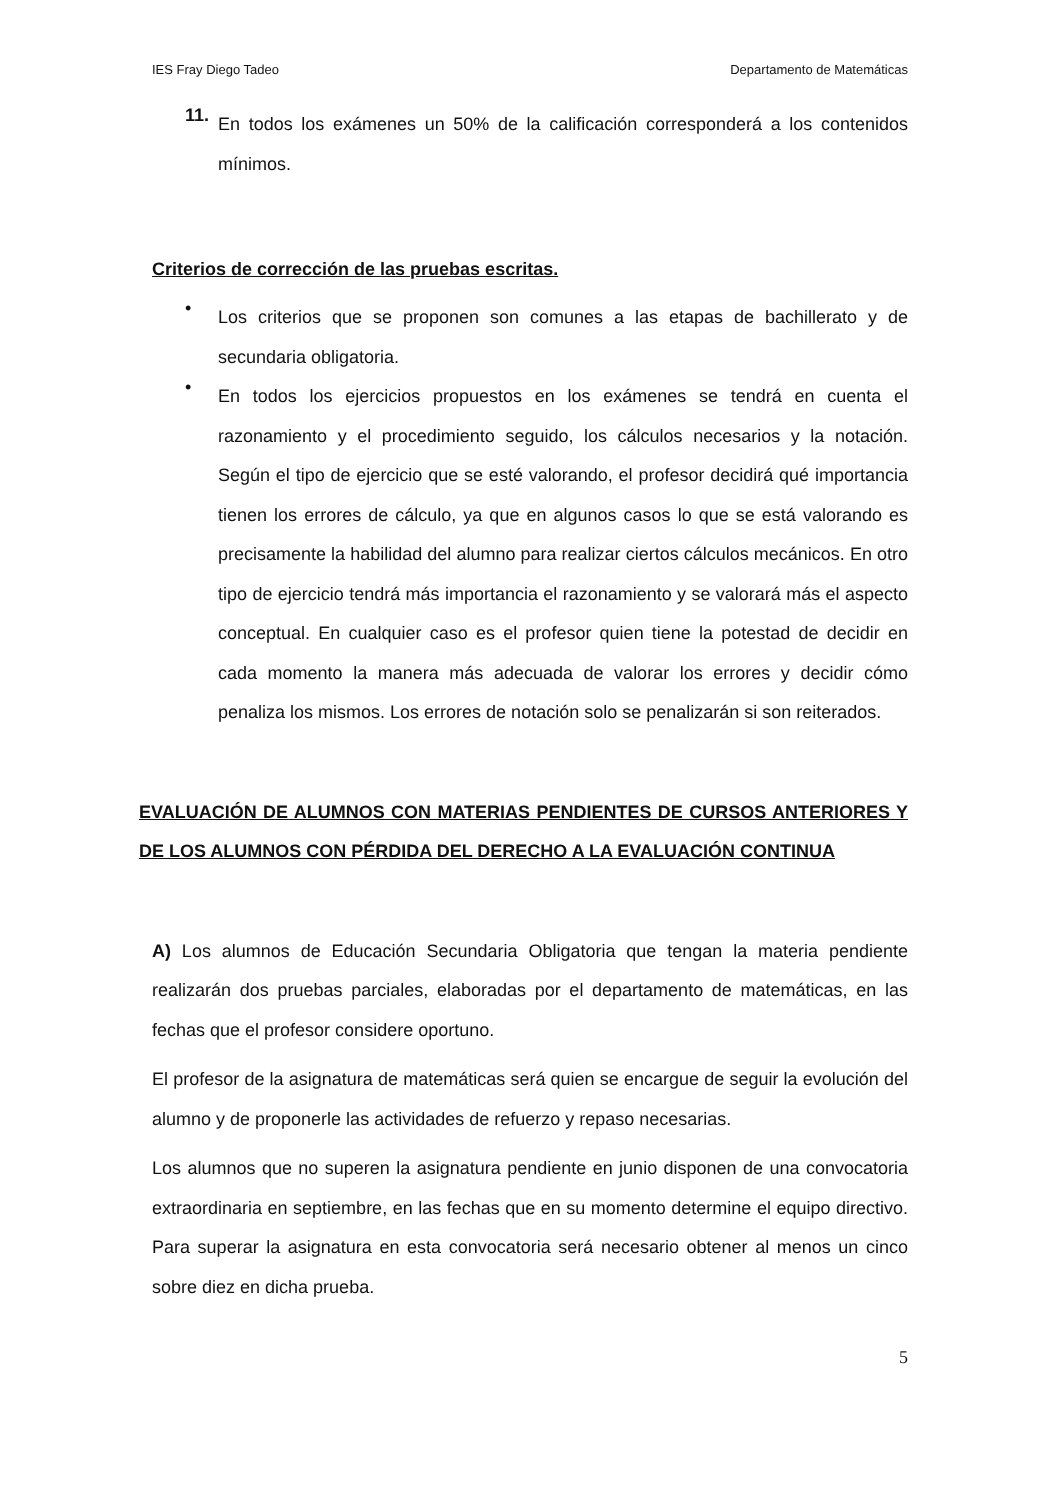IES Fray Diego Tadeo Departamento de Matemáticas
11.
En todos los exámenes un 50% de la calificación corresponderá a los contenidos mínimos.
Criterios de corrección de las pruebas escritas.
•
Los criterios que se proponen son comunes a las etapas de bachillerato y de secundaria obligatoria.
•
En todos los ejercicios propuestos en los exámenes se tendrá en cuenta el razonamiento y el procedimiento seguido, los cálculos necesarios y la notación. Según el tipo de ejercicio que se esté valorando, el profesor decidirá qué importancia tienen los errores de cálculo, ya que en algunos casos lo que se está valorando es precisamente la habilidad del alumno para realizar ciertos cálculos mecánicos. En otro tipo de ejercicio tendrá más importancia el razonamiento y se valorará más el aspecto conceptual. En cualquier caso es el profesor quien tiene la potestad de decidir en cada momento la manera más adecuada de valorar los errores y decidir cómo penaliza los mismos. Los errores de notación solo se penalizarán si son reiterados.
EVALUACIÓN DE ALUMNOS CON MATERIAS PENDIENTES DE CURSOS ANTERIORES Y DE LOS ALUMNOS CON PÉRDIDA DEL DERECHO A LA EVALUACIÓN CONTINUA
A) Los alumnos de Educación Secundaria Obligatoria que tengan la materia pendiente realizarán dos pruebas parciales, elaboradas por el departamento de matemáticas, en las fechas que el profesor considere oportuno.
El profesor de la asignatura de matemáticas será quien se encargue de seguir la evolución del alumno y de proponerle las actividades de refuerzo y repaso necesarias.
Los alumnos que no superen la asignatura pendiente en junio disponen de una convocatoria extraordinaria en septiembre, en las fechas que en su momento determine el equipo directivo. Para superar la asignatura en esta convocatoria será necesario obtener al menos un cinco sobre diez en dicha prueba.
5